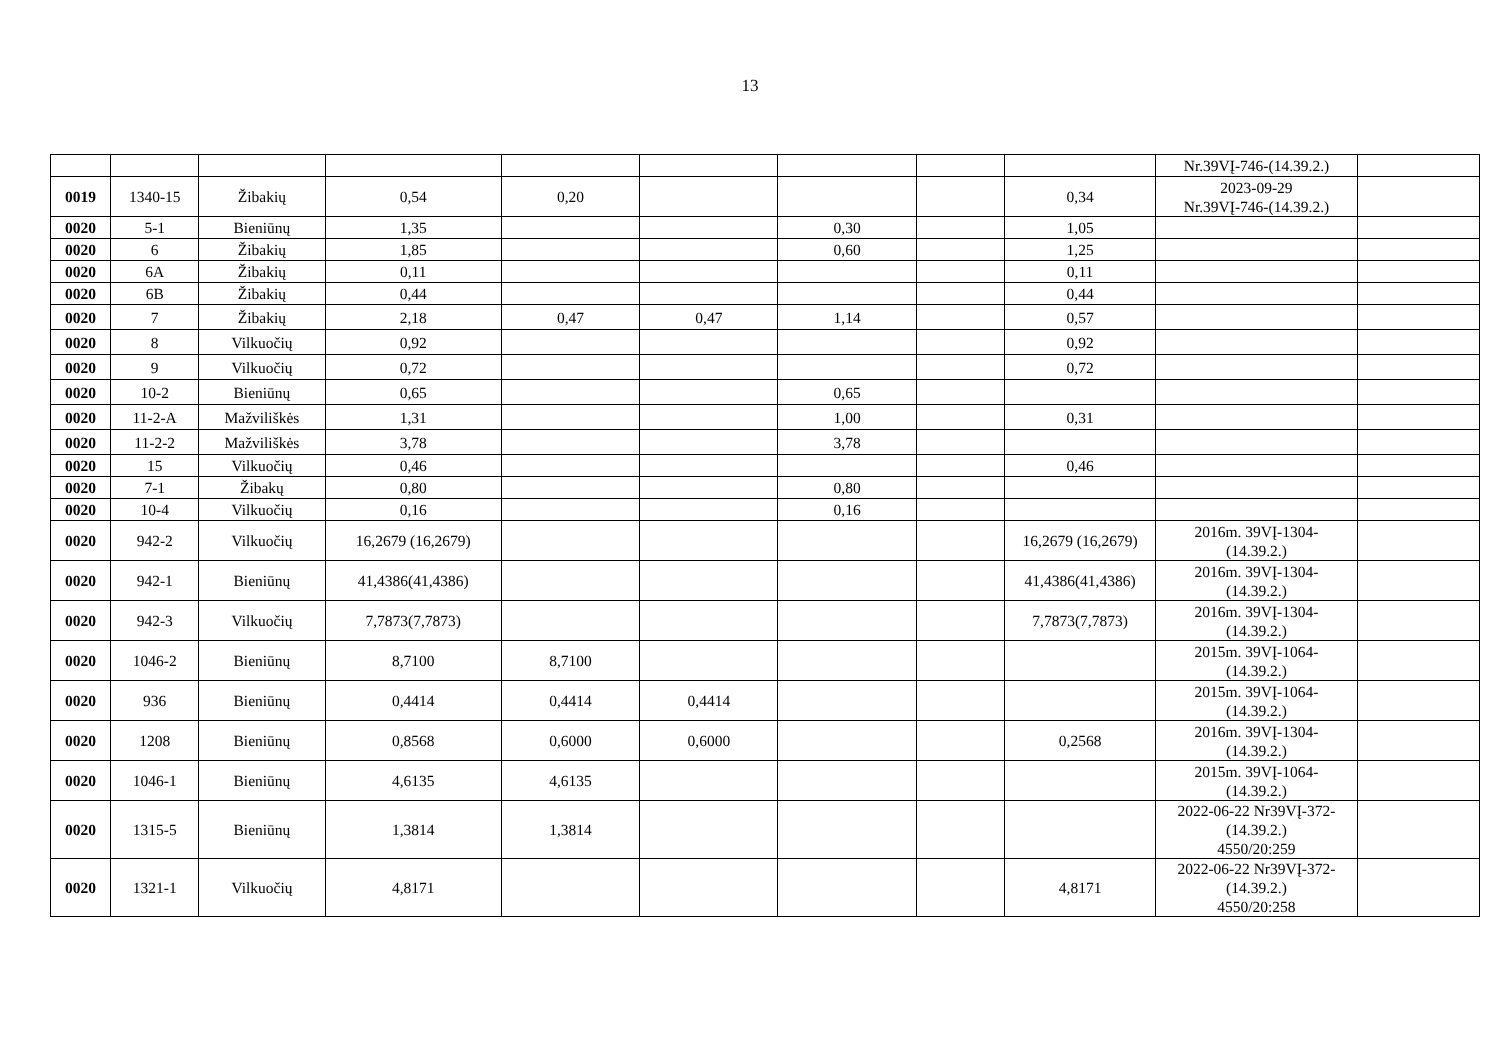13
| | | | | | | | | | Nr.39VĮ-746-(14.39.2.) | |
| 0019 | 1340-15 | Žibakių | 0,54 | 0,20 | | | | 0,34 | 2023-09-29 Nr.39VĮ-746-(14.39.2.) | |
| 0020 | 5-1 | Bieniūnų | 1,35 | | | 0,30 | | 1,05 | | |
| 0020 | 6 | Žibakių | 1,85 | | | 0,60 | | 1,25 | | |
| 0020 | 6A | Žibakių | 0,11 | | | | | 0,11 | | |
| 0020 | 6B | Žibakių | 0,44 | | | | | 0,44 | | |
| 0020 | 7 | Žibakių | 2,18 | 0,47 | 0,47 | 1,14 | | 0,57 | | |
| 0020 | 8 | Vilkuočių | 0,92 | | | | | 0,92 | | |
| 0020 | 9 | Vilkuočių | 0,72 | | | | | 0,72 | | |
| 0020 | 10-2 | Bieniūnų | 0,65 | | | 0,65 | | | | |
| 0020 | 11-2-A | Mažviliškės | 1,31 | | | 1,00 | | 0,31 | | |
| 0020 | 11-2-2 | Mažviliškės | 3,78 | | | 3,78 | | | | |
| 0020 | 15 | Vilkuočių | 0,46 | | | | | 0,46 | | |
| 0020 | 7-1 | Žibakų | 0,80 | | | 0,80 | | | | |
| 0020 | 10-4 | Vilkuočių | 0,16 | | | 0,16 | | | | |
| 0020 | 942-2 | Vilkuočių | 16,2679 (16,2679) | | | | | 16,2679 (16,2679) | 2016m. 39VĮ-1304- (14.39.2.) | |
| 0020 | 942-1 | Bieniūnų | 41,4386(41,4386) | | | | | 41,4386(41,4386) | 2016m. 39VĮ-1304- (14.39.2.) | |
| 0020 | 942-3 | Vilkuočių | 7,7873(7,7873) | | | | | 7,7873(7,7873) | 2016m. 39VĮ-1304- (14.39.2.) | |
| 0020 | 1046-2 | Bieniūnų | 8,7100 | 8,7100 | | | | | 2015m. 39VĮ-1064- (14.39.2.) | |
| 0020 | 936 | Bieniūnų | 0,4414 | 0,4414 | 0,4414 | | | | 2015m. 39VĮ-1064- (14.39.2.) | |
| 0020 | 1208 | Bieniūnų | 0,8568 | 0,6000 | 0,6000 | | | 0,2568 | 2016m. 39VĮ-1304- (14.39.2.) | |
| 0020 | 1046-1 | Bieniūnų | 4,6135 | 4,6135 | | | | | 2015m. 39VĮ-1064- (14.39.2.) | |
| 0020 | 1315-5 | Bieniūnų | 1,3814 | 1,3814 | | | | | 2022-06-22 Nr39VĮ-372- (14.39.2.) 4550/20:259 | |
| 0020 | 1321-1 | Vilkuočių | 4,8171 | | | | | 4,8171 | 2022-06-22 Nr39VĮ-372- (14.39.2.) 4550/20:258 | |